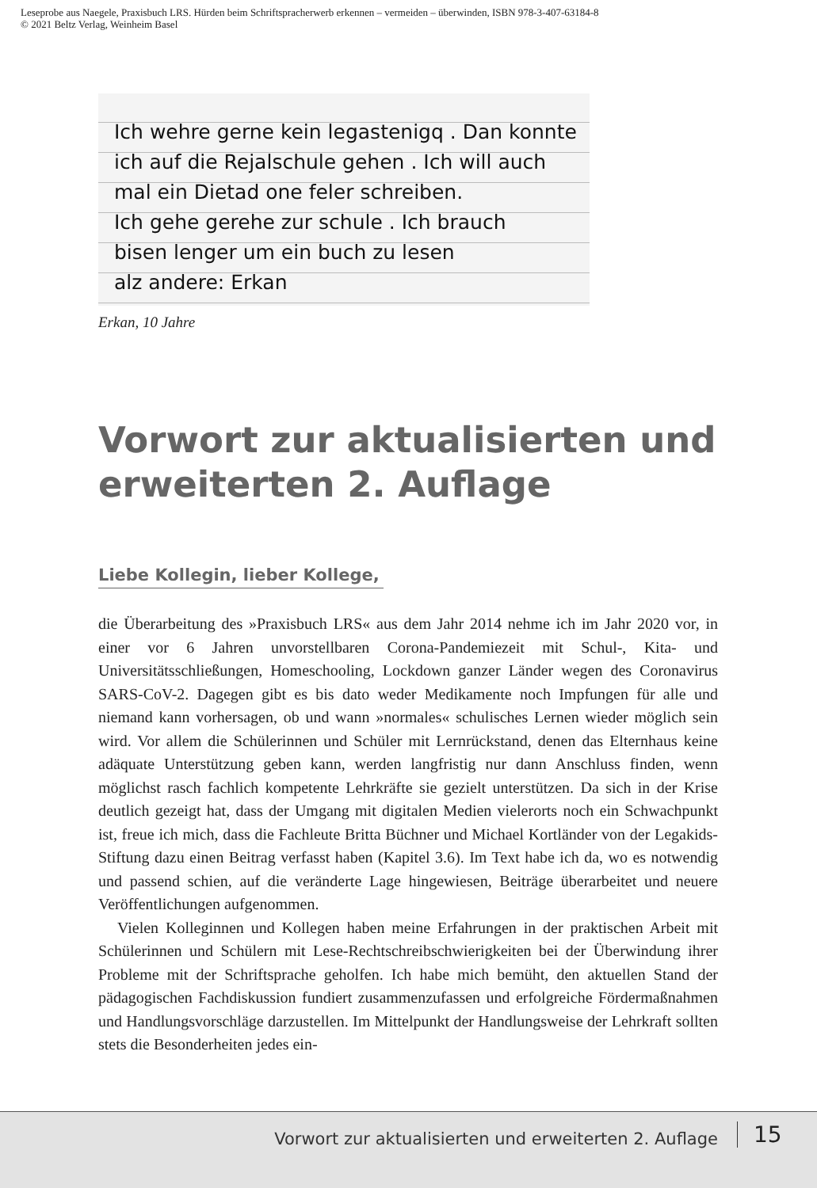Leseprobe aus Naegele, Praxisbuch LRS. Hürden beim Schriftspracherwerb erkennen – vermeiden – überwinden, ISBN 978-3-407-63184-8
© 2021 Beltz Verlag, Weinheim Basel
Ich wehre gerne kein legastenigq . Dan konnte
ich auf die Rejalschule gehen . Ich will auch
mal ein Dietad one feler schreiben.
Ich gehe gerehe zur schule . Ich brauch
bisen lenger um ein buch zu lesen
alz andere: Erkan
Erkan, 10 Jahre
Vorwort zur aktualisierten und erweiterten 2. Auflage
Liebe Kollegin, lieber Kollege,
die Überarbeitung des »Praxisbuch LRS« aus dem Jahr 2014 nehme ich im Jahr 2020 vor, in einer vor 6 Jahren unvorstellbaren Corona-Pandemiezeit mit Schul-, Kita- und Universitätsschließungen, Homeschooling, Lockdown ganzer Länder wegen des Coronavirus SARS-CoV-2. Dagegen gibt es bis dato weder Medikamente noch Impfungen für alle und niemand kann vorhersagen, ob und wann »normales« schulisches Lernen wieder möglich sein wird. Vor allem die Schülerinnen und Schüler mit Lernrückstand, denen das Elternhaus keine adäquate Unterstützung geben kann, werden langfristig nur dann Anschluss finden, wenn möglichst rasch fachlich kompetente Lehrkräfte sie gezielt unterstützen. Da sich in der Krise deutlich gezeigt hat, dass der Umgang mit digitalen Medien vielerorts noch ein Schwachpunkt ist, freue ich mich, dass die Fachleute Britta Büchner und Michael Kortländer von der Legakids-Stiftung dazu einen Beitrag verfasst haben (Kapitel 3.6). Im Text habe ich da, wo es notwendig und passend schien, auf die veränderte Lage hingewiesen, Beiträge überarbeitet und neuere Veröffentlichungen aufgenommen.
Vielen Kolleginnen und Kollegen haben meine Erfahrungen in der praktischen Arbeit mit Schülerinnen und Schülern mit Lese-Rechtschreibschwierigkeiten bei der Überwindung ihrer Probleme mit der Schriftsprache geholfen. Ich habe mich bemüht, den aktuellen Stand der pädagogischen Fachdiskussion fundiert zusammenzufassen und erfolgreiche Fördermaßnahmen und Handlungsvorschläge darzustellen. Im Mittelpunkt der Handlungsweise der Lehrkraft sollten stets die Besonderheiten jedes ein-
Vorwort zur aktualisierten und erweiterten 2. Auflage 15